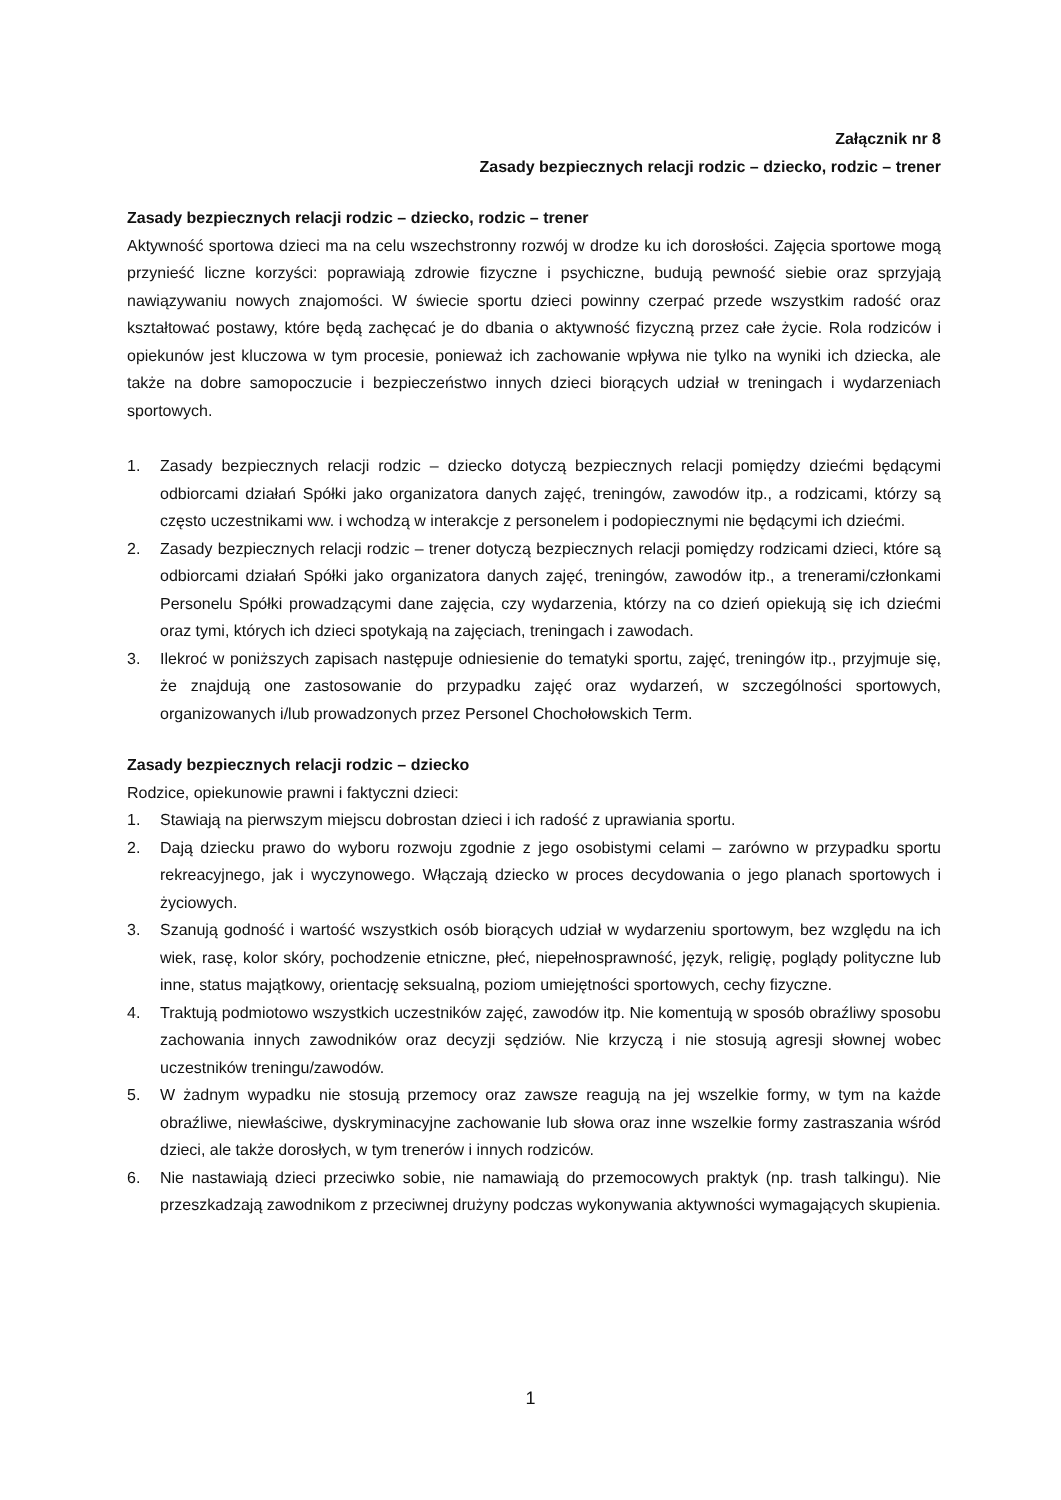Załącznik nr 8
Zasady bezpiecznych relacji rodzic – dziecko, rodzic – trener
Zasady bezpiecznych relacji rodzic – dziecko, rodzic – trener
Aktywność sportowa dzieci ma na celu wszechstronny rozwój w drodze ku ich dorosłości. Zajęcia sportowe mogą przynieść liczne korzyści: poprawiają zdrowie fizyczne i psychiczne, budują pewność siebie oraz sprzyjają nawiązywaniu nowych znajomości. W świecie sportu dzieci powinny czerpać przede wszystkim radość oraz kształtować postawy, które będą zachęcać je do dbania o aktywność fizyczną przez całe życie. Rola rodziców i opiekunów jest kluczowa w tym procesie, ponieważ ich zachowanie wpływa nie tylko na wyniki ich dziecka, ale także na dobre samopoczucie i bezpieczeństwo innych dzieci biorących udział w treningach i wydarzeniach sportowych.
1. Zasady bezpiecznych relacji rodzic – dziecko dotyczą bezpiecznych relacji pomiędzy dziećmi będącymi odbiorcami działań Spółki jako organizatora danych zajęć, treningów, zawodów itp., a rodzicami, którzy są często uczestnikami ww. i wchodzą w interakcje z personelem i podopiecznymi nie będącymi ich dziećmi.
2. Zasady bezpiecznych relacji rodzic – trener dotyczą bezpiecznych relacji pomiędzy rodzicami dzieci, które są odbiorcami działań Spółki jako organizatora danych zajęć, treningów, zawodów itp., a trenerami/członkami Personelu Spółki prowadzącymi dane zajęcia, czy wydarzenia, którzy na co dzień opiekują się ich dziećmi oraz tymi, których ich dzieci spotykają na zajęciach, treningach i zawodach.
3. Ilekroć w poniższych zapisach następuje odniesienie do tematyki sportu, zajęć, treningów itp., przyjmuje się, że znajdują one zastosowanie do przypadku zajęć oraz wydarzeń, w szczególności sportowych, organizowanych i/lub prowadzonych przez Personel Chochołowskich Term.
Zasady bezpiecznych relacji rodzic – dziecko
Rodzice, opiekunowie prawni i faktyczni dzieci:
1. Stawiają na pierwszym miejscu dobrostan dzieci i ich radość z uprawiania sportu.
2. Dają dziecku prawo do wyboru rozwoju zgodnie z jego osobistymi celami – zarówno w przypadku sportu rekreacyjnego, jak i wyczynowego. Włączają dziecko w proces decydowania o jego planach sportowych i życiowych.
3. Szanują godność i wartość wszystkich osób biorących udział w wydarzeniu sportowym, bez względu na ich wiek, rasę, kolor skóry, pochodzenie etniczne, płeć, niepełnosprawność, język, religię, poglądy polityczne lub inne, status majątkowy, orientację seksualną, poziom umiejętności sportowych, cechy fizyczne.
4. Traktują podmiotowo wszystkich uczestników zajęć, zawodów itp. Nie komentują w sposób obraźliwy sposobu zachowania innych zawodników oraz decyzji sędziów. Nie krzyczą i nie stosują agresji słownej wobec uczestników treningu/zawodów.
5. W żadnym wypadku nie stosują przemocy oraz zawsze reagują na jej wszelkie formy, w tym na każde obraźliwe, niewłaściwe, dyskryminacyjne zachowanie lub słowa oraz inne wszelkie formy zastraszania wśród dzieci, ale także dorosłych, w tym trenerów i innych rodziców.
6. Nie nastawiają dzieci przeciwko sobie, nie namawiają do przemocowych praktyk (np. trash talkingu). Nie przeszkadzają zawodnikom z przeciwnej drużyny podczas wykonywania aktywności wymagających skupienia.
1